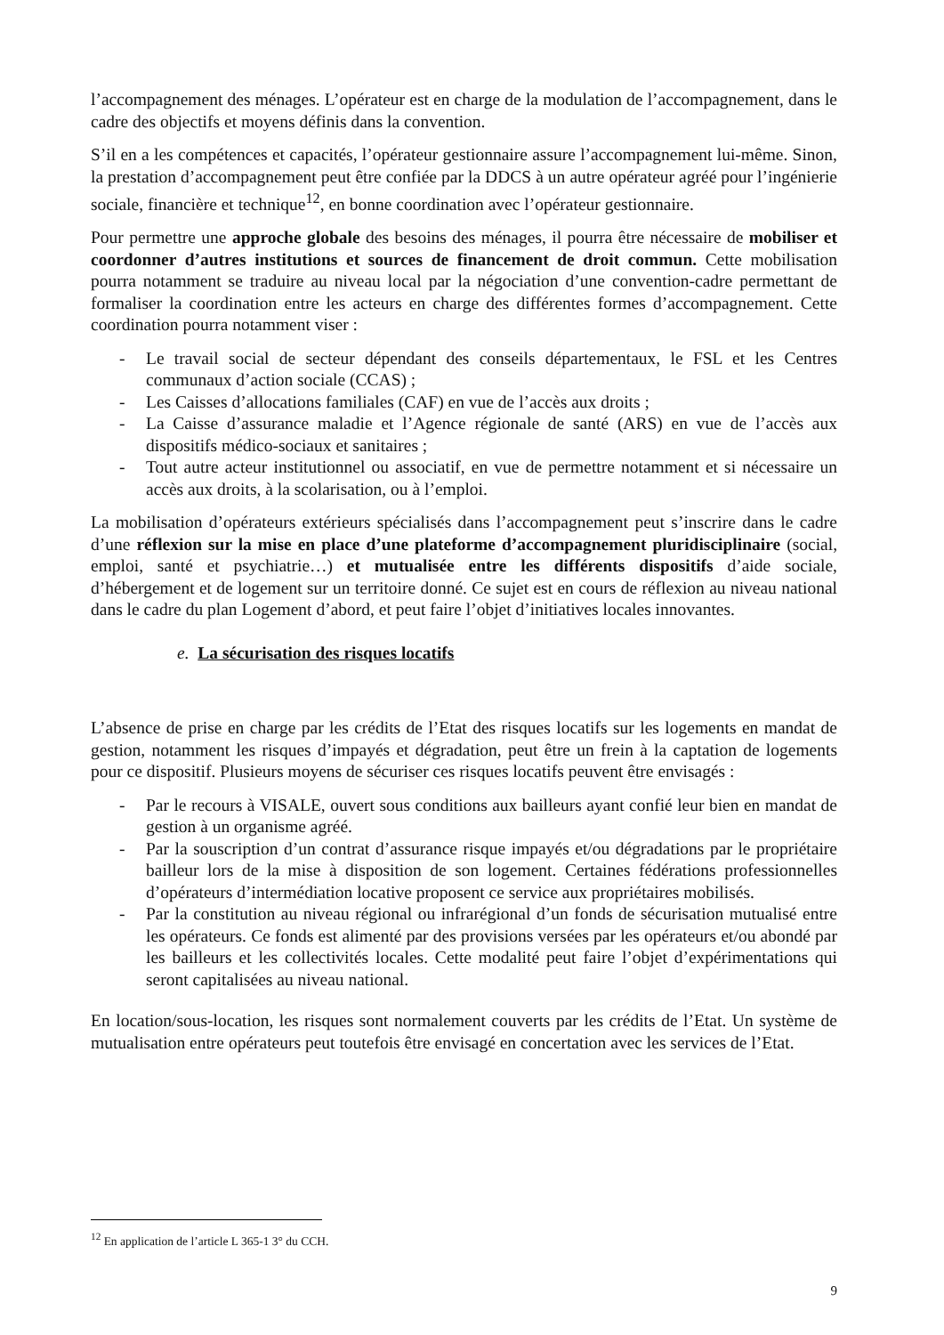l’accompagnement des ménages. L’opérateur est en charge de la modulation de l’accompagnement, dans le cadre des objectifs et moyens définis dans la convention.
S’il en a les compétences et capacités, l’opérateur gestionnaire assure l’accompagnement lui-même. Sinon, la prestation d’accompagnement peut être confiée par la DDCS à un autre opérateur agréé pour l’ingénierie sociale, financière et technique<sup>12</sup>, en bonne coordination avec l’opérateur gestionnaire.
Pour permettre une approche globale des besoins des ménages, il pourra être nécessaire de mobiliser et coordonner d’autres institutions et sources de financement de droit commun. Cette mobilisation pourra notamment se traduire au niveau local par la négociation d’une convention-cadre permettant de formaliser la coordination entre les acteurs en charge des différentes formes d’accompagnement. Cette coordination pourra notamment viser :
- Le travail social de secteur dépendant des conseils départementaux, le FSL et les Centres communaux d’action sociale (CCAS) ;
- Les Caisses d’allocations familiales (CAF) en vue de l’accès aux droits ;
- La Caisse d’assurance maladie et l’Agence régionale de santé (ARS) en vue de l’accès aux dispositifs médico-sociaux et sanitaires ;
- Tout autre acteur institutionnel ou associatif, en vue de permettre notamment et si nécessaire un accès aux droits, à la scolarisation, ou à l’emploi.
La mobilisation d’opérateurs extérieurs spécialisés dans l’accompagnement peut s’inscrire dans le cadre d’une réflexion sur la mise en place d’une plateforme d’accompagnement pluridisciplinaire (social, emploi, santé et psychiatrie…) et mutualisée entre les différents dispositifs d’aide sociale, d’hébergement et de logement sur un territoire donné. Ce sujet est en cours de réflexion au niveau national dans le cadre du plan Logement d’abord, et peut faire l’objet d’initiatives locales innovantes.
e. La sécurisation des risques locatifs
L’absence de prise en charge par les crédits de l’Etat des risques locatifs sur les logements en mandat de gestion, notamment les risques d’impayés et dégradation, peut être un frein à la captation de logements pour ce dispositif. Plusieurs moyens de sécuriser ces risques locatifs peuvent être envisagés :
- Par le recours à VISALE, ouvert sous conditions aux bailleurs ayant confié leur bien en mandat de gestion à un organisme agréé.
- Par la souscription d’un contrat d’assurance risque impayés et/ou dégradations par le propriétaire bailleur lors de la mise à disposition de son logement. Certaines fédérations professionnelles d’opérateurs d’intermédiation locative proposent ce service aux propriétaires mobilisés.
- Par la constitution au niveau régional ou infrarégional d’un fonds de sécurisation mutualisé entre les opérateurs. Ce fonds est alimenté par des provisions versées par les opérateurs et/ou abondé par les bailleurs et les collectivités locales. Cette modalité peut faire l’objet d’expérimentations qui seront capitalisées au niveau national.
En location/sous-location, les risques sont normalement couverts par les crédits de l’Etat. Un système de mutualisation entre opérateurs peut toutefois être envisagé en concertation avec les services de l’Etat.
<sup>12</sup> En application de l’article L 365-1 3° du CCH.
9